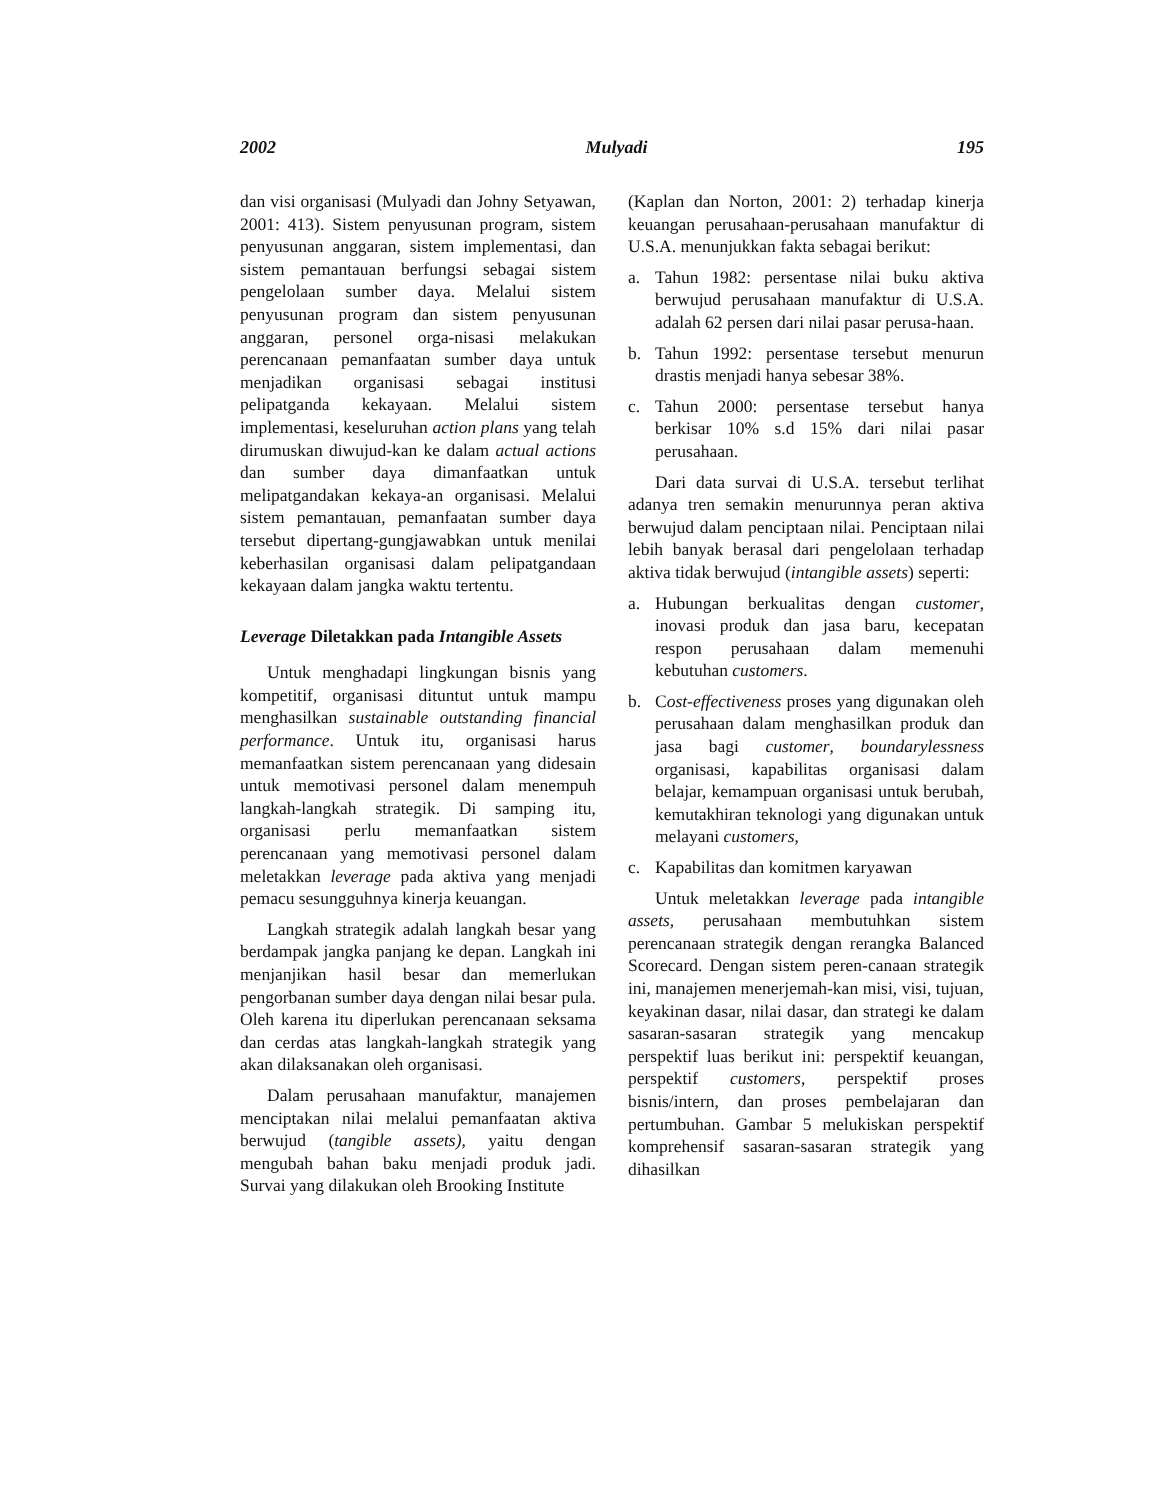2002 Mulyadi 195
dan visi organisasi (Mulyadi dan Johny Setyawan, 2001: 413). Sistem penyusunan program, sistem penyusunan anggaran, sistem implementasi, dan sistem pemantauan berfungsi sebagai sistem pengelolaan sumber daya. Melalui sistem penyusunan program dan sistem penyusunan anggaran, personel orga-nisasi melakukan perencanaan pemanfaatan sumber daya untuk menjadikan organisasi sebagai institusi pelipatganda kekayaan. Melalui sistem implementasi, keseluruhan action plans yang telah dirumuskan diwujud-kan ke dalam actual actions dan sumber daya dimanfaatkan untuk melipatgandakan kekaya-an organisasi. Melalui sistem pemantauan, pemanfaatan sumber daya tersebut dipertang-gungjawabkan untuk menilai keberhasilan organisasi dalam pelipatgandaan kekayaan dalam jangka waktu tertentu.
Leverage Diletakkan pada Intangible Assets
Untuk menghadapi lingkungan bisnis yang kompetitif, organisasi dituntut untuk mampu menghasilkan sustainable outstanding financial performance. Untuk itu, organisasi harus memanfaatkan sistem perencanaan yang didesain untuk memotivasi personel dalam menempuh langkah-langkah strategik. Di samping itu, organisasi perlu memanfaatkan sistem perencanaan yang memotivasi personel dalam meletakkan leverage pada aktiva yang menjadi pemacu sesungguhnya kinerja keuangan.
Langkah strategik adalah langkah besar yang berdampak jangka panjang ke depan. Langkah ini menjanjikan hasil besar dan memerlukan pengorbanan sumber daya dengan nilai besar pula. Oleh karena itu diperlukan perencanaan seksama dan cerdas atas langkah-langkah strategik yang akan dilaksanakan oleh organisasi.
Dalam perusahaan manufaktur, manajemen menciptakan nilai melalui pemanfaatan aktiva berwujud (tangible assets), yaitu dengan mengubah bahan baku menjadi produk jadi. Survai yang dilakukan oleh Brooking Institute
(Kaplan dan Norton, 2001: 2) terhadap kinerja keuangan perusahaan-perusahaan manufaktur di U.S.A. menunjukkan fakta sebagai berikut:
a. Tahun 1982: persentase nilai buku aktiva berwujud perusahaan manufaktur di U.S.A. adalah 62 persen dari nilai pasar perusa-haan.
b. Tahun 1992: persentase tersebut menurun drastis menjadi hanya sebesar 38%.
c. Tahun 2000: persentase tersebut hanya berkisar 10% s.d 15% dari nilai pasar perusahaan.
Dari data survai di U.S.A. tersebut terlihat adanya tren semakin menurunnya peran aktiva berwujud dalam penciptaan nilai. Penciptaan nilai lebih banyak berasal dari pengelolaan terhadap aktiva tidak berwujud (intangible assets) seperti:
a. Hubungan berkualitas dengan customer, inovasi produk dan jasa baru, kecepatan respon perusahaan dalam memenuhi kebutuhan customers.
b. Cost-effectiveness proses yang digunakan oleh perusahaan dalam menghasilkan produk dan jasa bagi customer, boundarylessness organisasi, kapabilitas organisasi dalam belajar, kemampuan organisasi untuk berubah, kemutakhiran teknologi yang digunakan untuk melayani customers,
c. Kapabilitas dan komitmen karyawan
Untuk meletakkan leverage pada intangible assets, perusahaan membutuhkan sistem perencanaan strategik dengan rerangka Balanced Scorecard. Dengan sistem peren-canaan strategik ini, manajemen menerjemah-kan misi, visi, tujuan, keyakinan dasar, nilai dasar, dan strategi ke dalam sasaran-sasaran strategik yang mencakup perspektif luas berikut ini: perspektif keuangan, perspektif customers, perspektif proses bisnis/intern, dan proses pembelajaran dan pertumbuhan. Gambar 5 melukiskan perspektif komprehensif sasaran-sasaran strategik yang dihasilkan